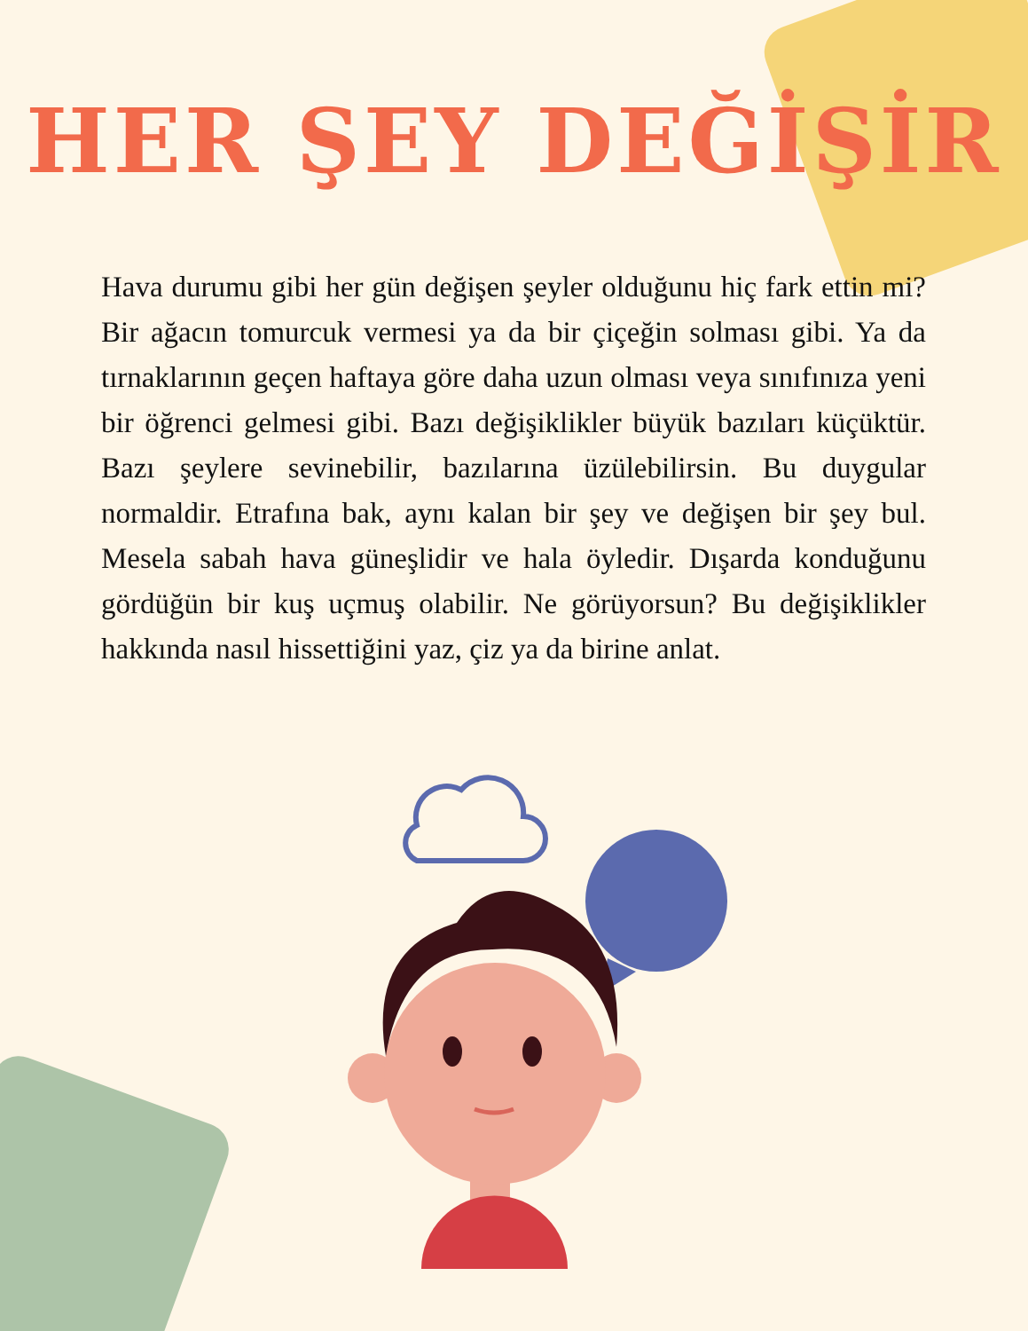HER ŞEY DEĞİŞİR
Hava durumu gibi her gün değişen şeyler olduğunu hiç fark ettin mi? Bir ağacın tomurcuk vermesi ya da bir çiçeğin solması gibi. Ya da tırnaklarının geçen haftaya göre daha uzun olması veya sınıfınıza yeni bir öğrenci gelmesi gibi. Bazı değişiklikler büyük bazıları küçüktür. Bazı şeylere sevinebilir, bazılarına üzülebilirsin. Bu duygular normaldir. Etrafına bak, aynı kalan bir şey ve değişen bir şey bul. Mesela sabah hava güneşlidir ve hala öyledir. Dışarda konduğunu gördüğün bir kuş uçmuş olabilir. Ne görüyorsun? Bu değişiklikler hakkında nasıl hissettiğini yaz, çiz ya da birine anlat.